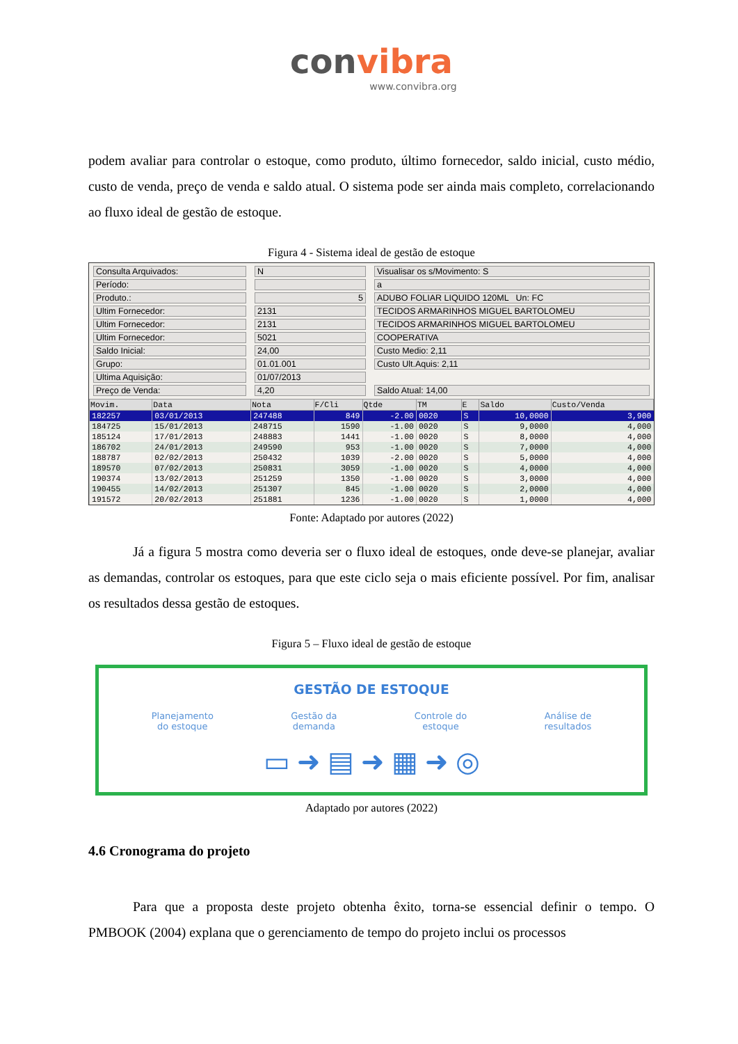convibra
www.convibra.org
podem avaliar para controlar o estoque, como produto, último fornecedor, saldo inicial, custo médio, custo de venda, preço de venda e saldo atual. O sistema pode ser ainda mais completo, correlacionando ao fluxo ideal de gestão de estoque.
Figura 4 - Sistema ideal de gestão de estoque
Consulta Arquivados:
N
Visualisar os s/Movimento: S
Período:
a
Produto.:
5
ADUBO FOLIAR LIQUIDO 120ML Un: FC
Ultim Fornecedor:
2131
TECIDOS ARMARINHOS MIGUEL BARTOLOMEU
Ultim Fornecedor:
2131
TECIDOS ARMARINHOS MIGUEL BARTOLOMEU
Ultim Fornecedor:
5021
COOPERATIVA
Saldo Inicial:
24,00
Custo Medio: 2,11
Grupo:
01.01.001
Custo Ult.Aquis: 2,11
Ultima Aquisição:
01/07/2013
Preço de Venda:
4,20
Saldo Atual: 14,00
| Movim. | Data | Nota | F/Cli | Qtde | TM | E | Saldo | Custo/Venda |
| --- | --- | --- | --- | --- | --- | --- | --- | --- |
| 182257 | 03/01/2013 | 247488 | 849 | -2.00 | 0020 | S | 10,0000 | 3,900 |
| 184725 | 15/01/2013 | 248715 | 1590 | -1.00 | 0020 | S | 9,0000 | 4,000 |
| 185124 | 17/01/2013 | 248883 | 1441 | -1.00 | 0020 | S | 8,0000 | 4,000 |
| 186702 | 24/01/2013 | 249590 | 953 | -1.00 | 0020 | S | 7,0000 | 4,000 |
| 188787 | 02/02/2013 | 250432 | 1039 | -2.00 | 0020 | S | 5,0000 | 4,000 |
| 189570 | 07/02/2013 | 250831 | 3059 | -1.00 | 0020 | S | 4,0000 | 4,000 |
| 190374 | 13/02/2013 | 251259 | 1350 | -1.00 | 0020 | S | 3,0000 | 4,000 |
| 190455 | 14/02/2013 | 251307 | 845 | -1.00 | 0020 | S | 2,0000 | 4,000 |
| 191572 | 20/02/2013 | 251881 | 1236 | -1.00 | 0020 | S | 1,0000 | 4,000 |
Fonte: Adaptado por autores (2022)
Já a figura 5 mostra como deveria ser o fluxo ideal de estoques, onde deve-se planejar, avaliar as demandas, controlar os estoques, para que este ciclo seja o mais eficiente possível. Por fim, analisar os resultados dessa gestão de estoques.
Figura 5 – Fluxo ideal de gestão de estoque
GESTÃO DE ESTOQUE
Planejamento
do estoque
Gestão da
demanda
Controle do
estoque
Análise de
resultados
▭ ➜ ▤ ➜ ▦ ➜ ◎
Adaptado por autores (2022)
4.6 Cronograma do projeto
Para que a proposta deste projeto obtenha êxito, torna-se essencial definir o tempo. O PMBOOK (2004) explana que o gerenciamento de tempo do projeto inclui os processos